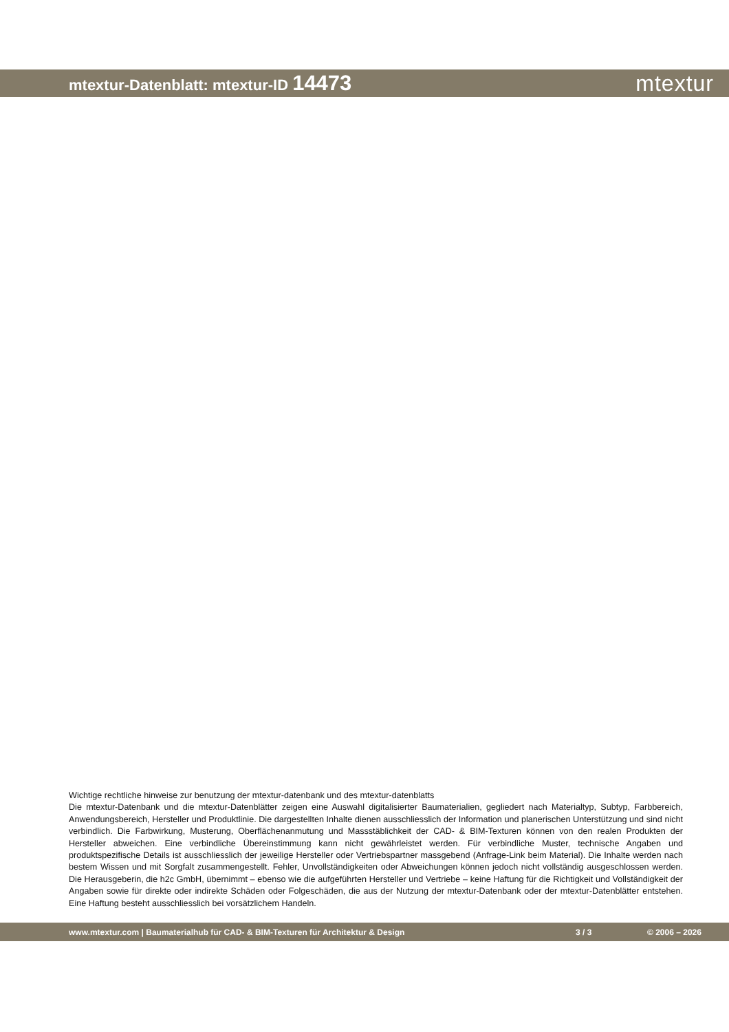mtextur-Datenblatt: mtextur-ID 14473
mtextur
Wichtige rechtliche hinweise zur benutzung der mtextur-datenbank und des mtextur-datenblatts
Die mtextur-Datenbank und die mtextur-Datenblätter zeigen eine Auswahl digitalisierter Baumaterialien, gegliedert nach Materialtyp, Subtyp, Farbbereich, Anwendungsbereich, Hersteller und Produktlinie. Die dargestellten Inhalte dienen ausschliesslich der Information und planerischen Unterstützung und sind nicht verbindlich. Die Farbwirkung, Musterung, Oberflächenanmutung und Massstäblichkeit der CAD- & BIM-Texturen können von den realen Produkten der Hersteller abweichen. Eine verbindliche Übereinstimmung kann nicht gewährleistet werden. Für verbindliche Muster, technische Angaben und produktspezifische Details ist ausschliesslich der jeweilige Hersteller oder Vertriebspartner massgebend (Anfrage-Link beim Material). Die Inhalte werden nach bestem Wissen und mit Sorgfalt zusammengestellt. Fehler, Unvollständigkeiten oder Abweichungen können jedoch nicht vollständig ausgeschlossen werden. Die Herausgeberin, die h2c GmbH, übernimmt – ebenso wie die aufgeführten Hersteller und Vertriebe – keine Haftung für die Richtigkeit und Vollständigkeit der Angaben sowie für direkte oder indirekte Schäden oder Folgeschäden, die aus der Nutzung der mtextur-Datenbank oder der mtextur-Datenblätter entstehen. Eine Haftung besteht ausschliesslich bei vorsätzlichem Handeln.
www.mtextur.com | Baumaterialhub für CAD- & BIM-Texturen für Architektur & Design 3 / 3 © 2006 – 2026